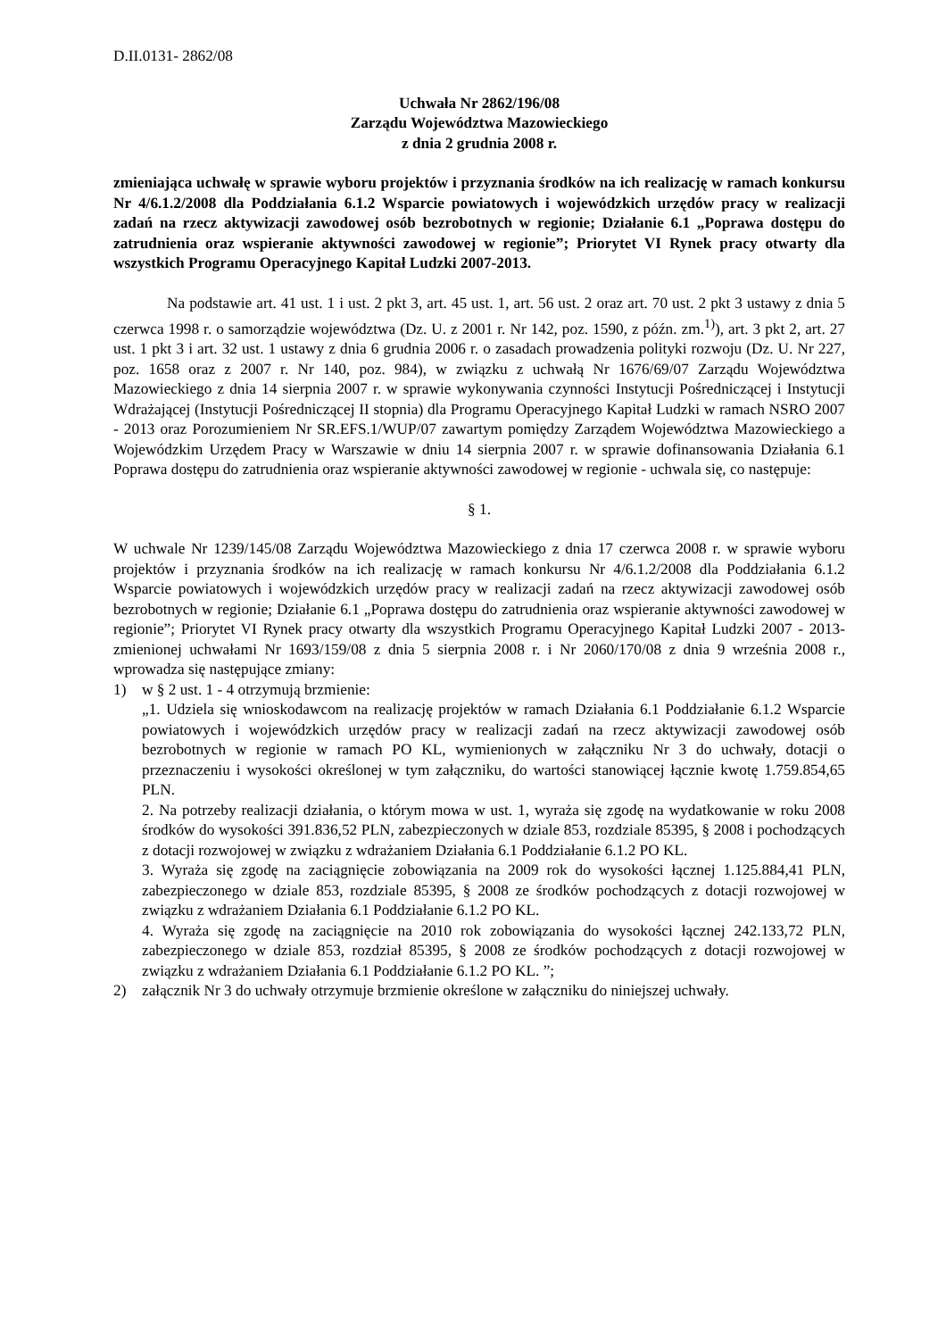D.II.0131- 2862/08
Uchwała Nr 2862/196/08
Zarządu Województwa Mazowieckiego
z dnia 2 grudnia 2008 r.
zmieniająca uchwałę w sprawie wyboru projektów i przyznania środków na ich realizację w ramach konkursu Nr 4/6.1.2/2008 dla Poddziałania 6.1.2 Wsparcie powiatowych i wojewódzkich urzędów pracy w realizacji zadań na rzecz aktywizacji zawodowej osób bezrobotnych w regionie; Działanie 6.1 „Poprawa dostępu do zatrudnienia oraz wspieranie aktywności zawodowej w regionie”; Priorytet VI Rynek pracy otwarty dla wszystkich Programu Operacyjnego Kapitał Ludzki 2007-2013.
Na podstawie art. 41 ust. 1 i ust. 2 pkt 3, art. 45 ust. 1, art. 56 ust. 2 oraz art. 70 ust. 2 pkt 3 ustawy z dnia 5 czerwca 1998 r. o samorządzie województwa (Dz. U. z 2001 r. Nr 142, poz. 1590, z późn. zm.<sup>1)</sup>), art. 3 pkt 2, art. 27 ust. 1 pkt 3 i art. 32 ust. 1 ustawy z dnia 6 grudnia 2006 r. o zasadach prowadzenia polityki rozwoju (Dz. U. Nr 227, poz. 1658 oraz z 2007 r. Nr 140, poz. 984), w związku z uchwałą Nr 1676/69/07 Zarządu Województwa Mazowieckiego z dnia 14 sierpnia 2007 r. w sprawie wykonywania czynności Instytucji Pośredniczącej i Instytucji Wdrażającej (Instytucji Pośredniczącej II stopnia) dla Programu Operacyjnego Kapitał Ludzki w ramach NSRO 2007 - 2013 oraz Porozumieniem Nr SR.EFS.1/WUP/07 zawartym pomiędzy Zarządem Województwa Mazowieckiego a Wojewódzkim Urzędem Pracy w Warszawie w dniu 14 sierpnia 2007 r. w sprawie dofinansowania Działania 6.1 Poprawa dostępu do zatrudnienia oraz wspieranie aktywności zawodowej w regionie - uchwala się, co następuje:
§ 1.
W uchwale Nr 1239/145/08 Zarządu Województwa Mazowieckiego z dnia 17 czerwca 2008 r. w sprawie wyboru projektów i przyznania środków na ich realizację w ramach konkursu Nr 4/6.1.2/2008 dla Poddziałania 6.1.2 Wsparcie powiatowych i wojewódzkich urzędów pracy w realizacji zadań na rzecz aktywizacji zawodowej osób bezrobotnych w regionie; Działanie 6.1 „Poprawa dostępu do zatrudnienia oraz wspieranie aktywności zawodowej w regionie”; Priorytet VI Rynek pracy otwarty dla wszystkich Programu Operacyjnego Kapitał Ludzki 2007 - 2013-zmienionej uchwałami Nr 1693/159/08 z dnia 5 sierpnia 2008 r. i Nr 2060/170/08 z dnia 9 września 2008 r., wprowadza się następujące zmiany:
1) w § 2 ust. 1 - 4 otrzymują brzmienie:
„1. Udziela się wnioskodawcom na realizację projektów w ramach Działania 6.1 Poddziałanie 6.1.2 Wsparcie powiatowych i wojewódzkich urzędów pracy w realizacji zadań na rzecz aktywizacji zawodowej osób bezrobotnych w regionie w ramach PO KL, wymienionych w załączniku Nr 3 do uchwały, dotacji o przeznaczeniu i wysokości określonej w tym załączniku, do wartości stanowiącej łącznie kwotę 1.759.854,65 PLN.
2. Na potrzeby realizacji działania, o którym mowa w ust. 1, wyraża się zgodę na wydatkowanie w roku 2008 środków do wysokości 391.836,52 PLN, zabezpieczonych w dziale 853, rozdziale 85395, § 2008 i pochodzących z dotacji rozwojowej w związku z wdrażaniem Działania 6.1 Poddziałanie 6.1.2 PO KL.
3. Wyraża się zgodę na zaciągnięcie zobowiązania na 2009 rok do wysokości łącznej 1.125.884,41 PLN, zabezpieczonego w dziale 853, rozdziale 85395, § 2008 ze środków pochodzących z dotacji rozwojowej w związku z wdrażaniem Działania 6.1 Poddziałanie 6.1.2 PO KL.
4. Wyraża się zgodę na zaciągnięcie na 2010 rok zobowiązania do wysokości łącznej 242.133,72 PLN, zabezpieczonego w dziale 853, rozdział 85395, § 2008 ze środków pochodzących z dotacji rozwojowej w związku z wdrażaniem Działania 6.1 Poddziałanie 6.1.2 PO KL. ”;
2) załącznik Nr 3 do uchwały otrzymuje brzmienie określone w załączniku do niniejszej uchwały.